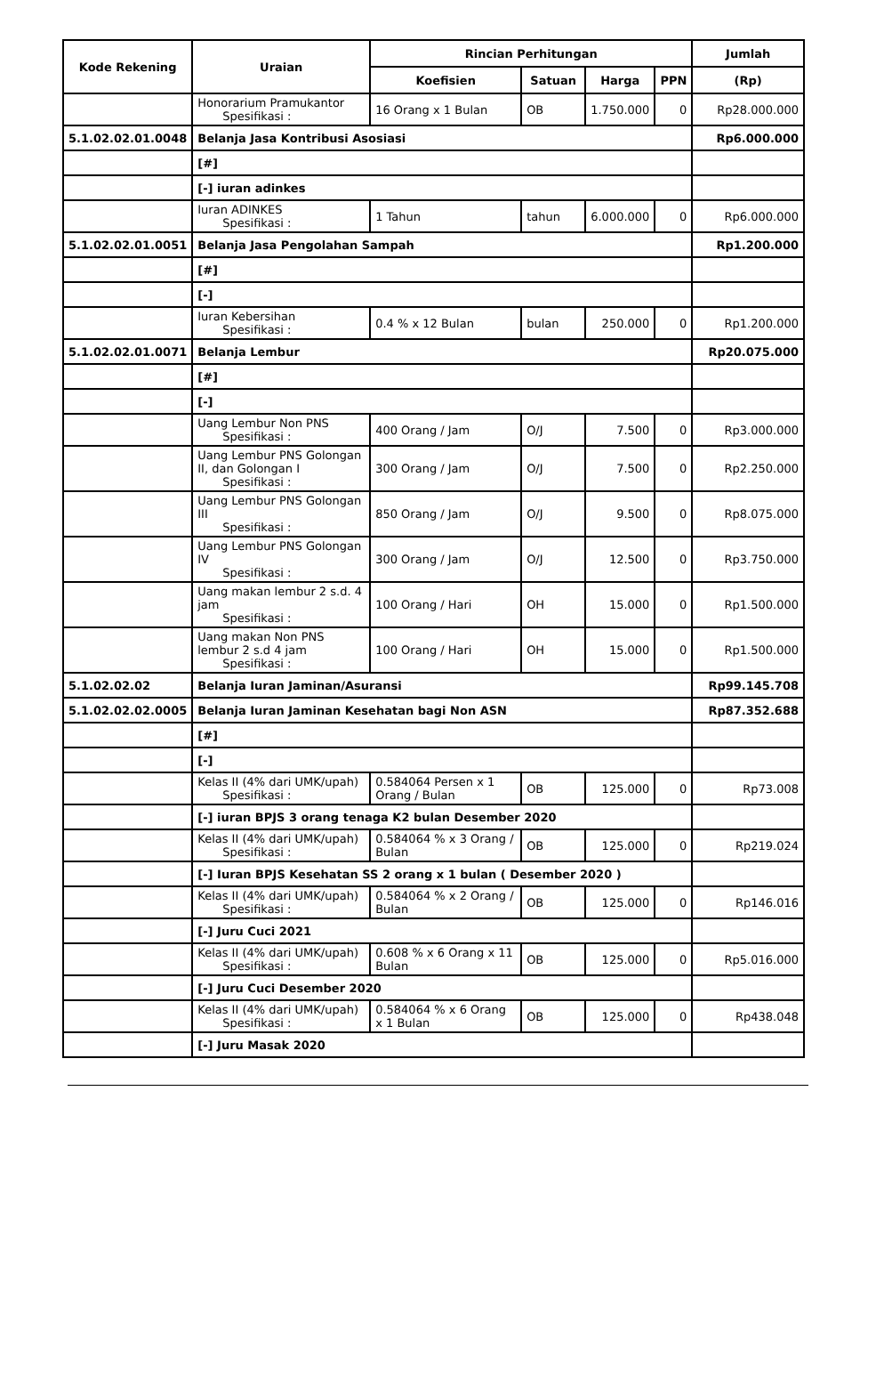| Kode Rekening | Uraian | Rincian Perhitungan | | | | Jumlah |
| --- | --- | --- | --- | --- | --- | --- |
| | | Koefisien | Satuan | Harga | PPN | (Rp) |
| | Honorarium Pramukantor Spesifikasi : | 16 Orang x 1 Bulan | OB | 1.750.000 | 0 | Rp28.000.000 |
| 5.1.02.02.01.0048 | Belanja Jasa Kontribusi Asosiasi | | | | | Rp6.000.000 |
| | [#] | | | | | |
| | [-] iuran adinkes | | | | | |
| | Iuran ADINKES Spesifikasi : | 1 Tahun | tahun | 6.000.000 | 0 | Rp6.000.000 |
| 5.1.02.02.01.0051 | Belanja Jasa Pengolahan Sampah | | | | | Rp1.200.000 |
| | [#] | | | | | |
| | [-] | | | | | |
| | Iuran Kebersihan Spesifikasi : | 0.4 % x 12 Bulan | bulan | 250.000 | 0 | Rp1.200.000 |
| 5.1.02.02.01.0071 | Belanja Lembur | | | | | Rp20.075.000 |
| | [#] | | | | | |
| | [-] | | | | | |
| | Uang Lembur Non PNS Spesifikasi : | 400 Orang / Jam | O/J | 7.500 | 0 | Rp3.000.000 |
| | Uang Lembur PNS Golongan II, dan Golongan I Spesifikasi : | 300 Orang / Jam | O/J | 7.500 | 0 | Rp2.250.000 |
| | Uang Lembur PNS Golongan III Spesifikasi : | 850 Orang / Jam | O/J | 9.500 | 0 | Rp8.075.000 |
| | Uang Lembur PNS Golongan IV Spesifikasi : | 300 Orang / Jam | O/J | 12.500 | 0 | Rp3.750.000 |
| | Uang makan lembur 2 s.d. 4 jam Spesifikasi : | 100 Orang / Hari | OH | 15.000 | 0 | Rp1.500.000 |
| | Uang makan Non PNS lembur 2 s.d 4 jam Spesifikasi : | 100 Orang / Hari | OH | 15.000 | 0 | Rp1.500.000 |
| 5.1.02.02.02 | Belanja Iuran Jaminan/Asuransi | | | | | Rp99.145.708 |
| 5.1.02.02.02.0005 | Belanja Iuran Jaminan Kesehatan bagi Non ASN | | | | | Rp87.352.688 |
| | [#] | | | | | |
| | [-] | | | | | |
| | Kelas II (4% dari UMK/upah) Spesifikasi : | 0.584064 Persen x 1 Orang / Bulan | OB | 125.000 | 0 | Rp73.008 |
| | [-] iuran BPJS 3 orang tenaga K2 bulan Desember 2020 | | | | | |
| | Kelas II (4% dari UMK/upah) Spesifikasi : | 0.584064 % x 3 Orang / Bulan | OB | 125.000 | 0 | Rp219.024 |
| | [-] Iuran BPJS Kesehatan SS 2 orang x 1 bulan ( Desember 2020 ) | | | | | |
| | Kelas II (4% dari UMK/upah) Spesifikasi : | 0.584064 % x 2 Orang / Bulan | OB | 125.000 | 0 | Rp146.016 |
| | [-] Juru Cuci 2021 | | | | | |
| | Kelas II (4% dari UMK/upah) Spesifikasi : | 0.608 % x 6 Orang x 11 Bulan | OB | 125.000 | 0 | Rp5.016.000 |
| | [-] Juru Cuci Desember 2020 | | | | | |
| | Kelas II (4% dari UMK/upah) Spesifikasi : | 0.584064 % x 6 Orang x 1 Bulan | OB | 125.000 | 0 | Rp438.048 |
| | [-] Juru Masak 2020 | | | | | |